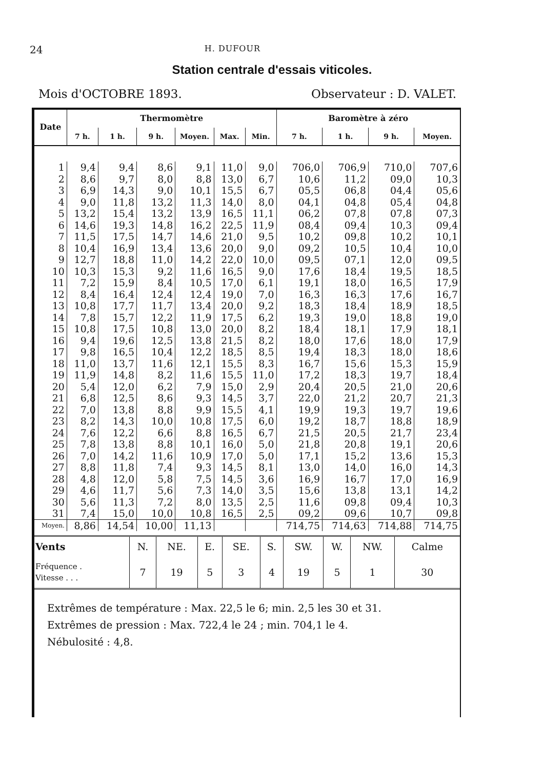24 H. DUFOUR
Station centrale d'essais viticoles.
Mois d'OCTOBRE 1893. Observateur : D. VALET.
| Date | Thermomètre | | | | | | Baromètre à zéro | | | |
| --- | --- | --- | --- | --- | --- | --- | --- | --- | --- | --- |
| | 7 h. | 1 h. | 9 h. | Moyen. | Max. | Min. | 7 h. | 1 h. | 9 h. | Moyen. |
| 1 | 9,4 | 9,4 | 8,6 | 9,1 | 11,0 | 9,0 | 706,0 | 706,9 | 710,0 | 707,6 |
| 2 | 8,6 | 9,7 | 8,0 | 8,8 | 13,0 | 6,7 | 10,6 | 11,2 | 09,0 | 10,3 |
| 3 | 6,9 | 14,3 | 9,0 | 10,1 | 15,5 | 6,7 | 05,5 | 06,8 | 04,4 | 05,6 |
| 4 | 9,0 | 11,8 | 13,2 | 11,3 | 14,0 | 8,0 | 04,1 | 04,8 | 05,4 | 04,8 |
| 5 | 13,2 | 15,4 | 13,2 | 13,9 | 16,5 | 11,1 | 06,2 | 07,8 | 07,8 | 07,3 |
| 6 | 14,6 | 19,3 | 14,8 | 16,2 | 22,5 | 11,9 | 08,4 | 09,4 | 10,3 | 09,4 |
| 7 | 11,5 | 17,5 | 14,7 | 14,6 | 21,0 | 9,5 | 10,2 | 09,8 | 10,2 | 10,1 |
| 8 | 10,4 | 16,9 | 13,4 | 13,6 | 20,0 | 9,0 | 09,2 | 10,5 | 10,4 | 10,0 |
| 9 | 12,7 | 18,8 | 11,0 | 14,2 | 22,0 | 10,0 | 09,5 | 07,1 | 12,0 | 09,5 |
| 10 | 10,3 | 15,3 | 9,2 | 11,6 | 16,5 | 9,0 | 17,6 | 18,4 | 19,5 | 18,5 |
| 11 | 7,2 | 15,9 | 8,4 | 10,5 | 17,0 | 6,1 | 19,1 | 18,0 | 16,5 | 17,9 |
| 12 | 8,4 | 16,4 | 12,4 | 12,4 | 19,0 | 7,0 | 16,3 | 16,3 | 17,6 | 16,7 |
| 13 | 10,8 | 17,7 | 11,7 | 13,4 | 20,0 | 9,2 | 18,3 | 18,4 | 18,9 | 18,5 |
| 14 | 7,8 | 15,7 | 12,2 | 11,9 | 17,5 | 6,2 | 19,3 | 19,0 | 18,8 | 19,0 |
| 15 | 10,8 | 17,5 | 10,8 | 13,0 | 20,0 | 8,2 | 18,4 | 18,1 | 17,9 | 18,1 |
| 16 | 9,4 | 19,6 | 12,5 | 13,8 | 21,5 | 8,2 | 18,0 | 17,6 | 18,0 | 17,9 |
| 17 | 9,8 | 16,5 | 10,4 | 12,2 | 18,5 | 8,5 | 19,4 | 18,3 | 18,0 | 18,6 |
| 18 | 11,0 | 13,7 | 11,6 | 12,1 | 15,5 | 8,3 | 16,7 | 15,6 | 15,3 | 15,9 |
| 19 | 11,9 | 14,8 | 8,2 | 11,6 | 15,5 | 11,0 | 17,2 | 18,3 | 19,7 | 18,4 |
| 20 | 5,4 | 12,0 | 6,2 | 7,9 | 15,0 | 2,9 | 20,4 | 20,5 | 21,0 | 20,6 |
| 21 | 6,8 | 12,5 | 8,6 | 9,3 | 14,5 | 3,7 | 22,0 | 21,2 | 20,7 | 21,3 |
| 22 | 7,0 | 13,8 | 8,8 | 9,9 | 15,5 | 4,1 | 19,9 | 19,3 | 19,7 | 19,6 |
| 23 | 8,2 | 14,3 | 10,0 | 10,8 | 17,5 | 6,0 | 19,2 | 18,7 | 18,8 | 18,9 |
| 24 | 7,6 | 12,2 | 6,6 | 8,8 | 16,5 | 6,7 | 21,5 | 20,5 | 21,7 | 23,4 |
| 25 | 7,8 | 13,8 | 8,8 | 10,1 | 16,0 | 5,0 | 21,8 | 20,8 | 19,1 | 20,6 |
| 26 | 7,0 | 14,2 | 11,6 | 10,9 | 17,0 | 5,0 | 17,1 | 15,2 | 13,6 | 15,3 |
| 27 | 8,8 | 11,8 | 7,4 | 9,3 | 14,5 | 8,1 | 13,0 | 14,0 | 16,0 | 14,3 |
| 28 | 4,8 | 12,0 | 5,8 | 7,5 | 14,5 | 3,6 | 16,9 | 16,7 | 17,0 | 16,9 |
| 29 | 4,6 | 11,7 | 5,6 | 7,3 | 14,0 | 3,5 | 15,6 | 13,8 | 13,1 | 14,2 |
| 30 | 5,6 | 11,3 | 7,2 | 8,0 | 13,5 | 2,5 | 11,6 | 09,8 | 09,4 | 10,3 |
| 31 | 7,4 | 15,0 | 10,0 | 10,8 | 16,5 | 2,5 | 09,2 | 09,6 | 10,7 | 09,8 |
| Moyen. | 8,86 | 14,54 | 10,00 | 11,13 | | | 714,75 | 714,63 | 714,88 | 714,75 |
| Vents | N. | NE. | E. | SE. | S. | SW. | W. | NW. | Calme |
| Fréquence . Vitesse . . . | 7 | 19 | 5 | 3 | 4 | 19 | 5 | 1 | 30 |
Extrêmes de température : Max. 22,5 le 6; min. 2,5 les 30 et 31.
Extrêmes de pression : Max. 722,4 le 24 ; min. 704,1 le 4.
Nébulosité : 4,8.